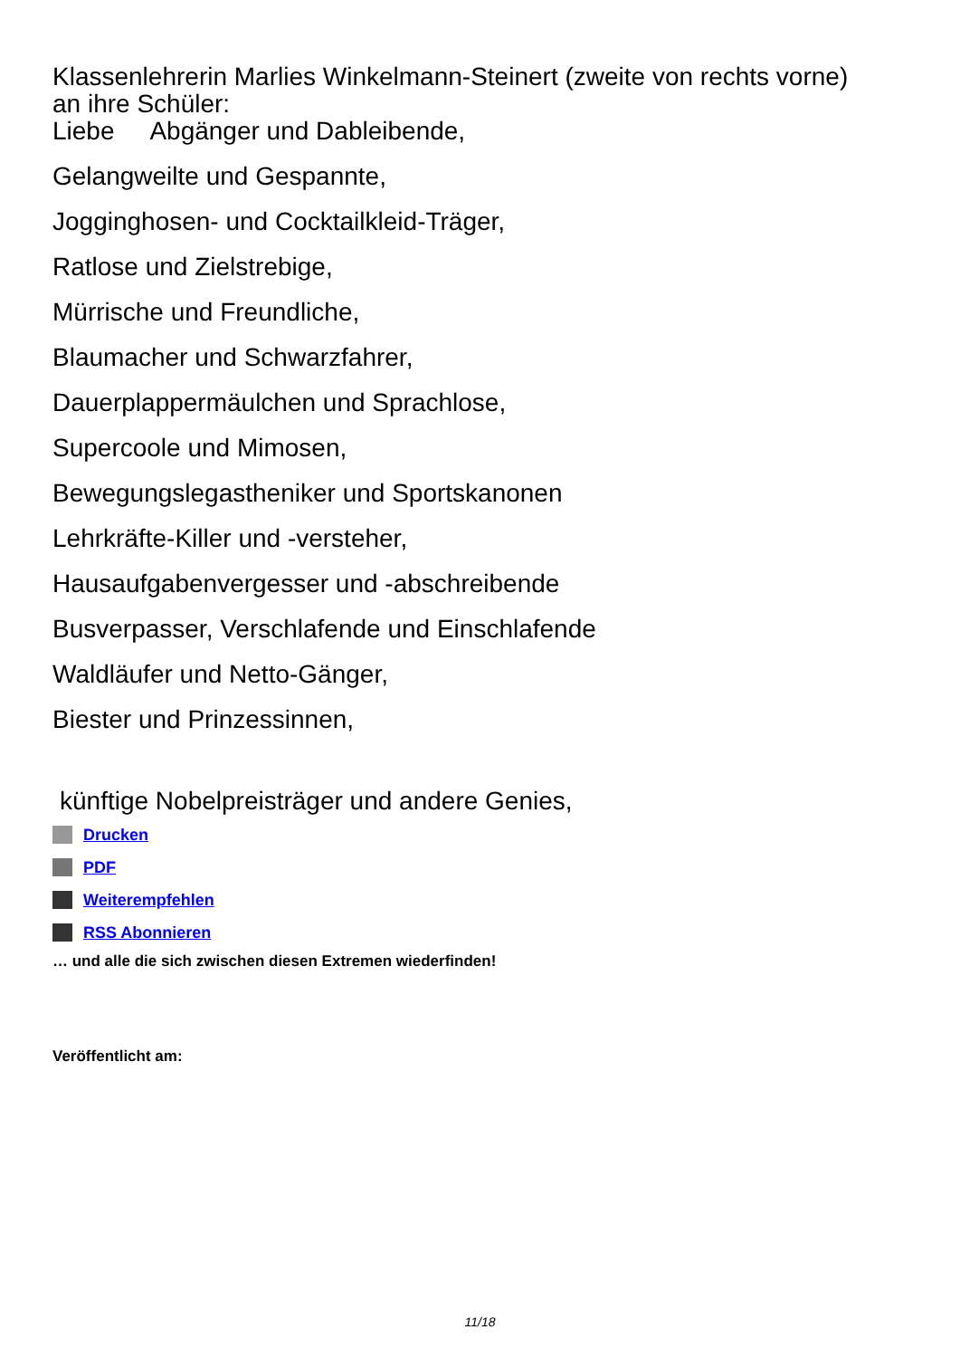Klassenlehrerin Marlies Winkelmann-Steinert (zweite von rechts vorne)
an ihre Schüler:
Liebe Abgänger und Dableibende,
Gelangweilte und Gespannte,
Jogginghosen- und Cocktailkleid-Träger,
Ratlose und Zielstrebige,
Mürrische und Freundliche,
Blaumacher und Schwarzfahrer,
Dauerplappermäulchen und Sprachlose,
Supercoole und Mimosen,
Bewegungslegastheniker und Sportskanonen
Lehrkräfte-Killer und -versteher,
Hausaufgabenvergesser und -abschreibende
Busverpasser, Verschlafende und Einschlafende
Waldläufer und Netto-Gänger,
Biester und Prinzessinnen,
künftige Nobelpreisträger und andere Genies,
Drucken
PDF
Weiterempfehlen
RSS Abonnieren
… und alle die sich zwischen diesen Extremen wiederfinden!
Veröffentlicht am:
11/18